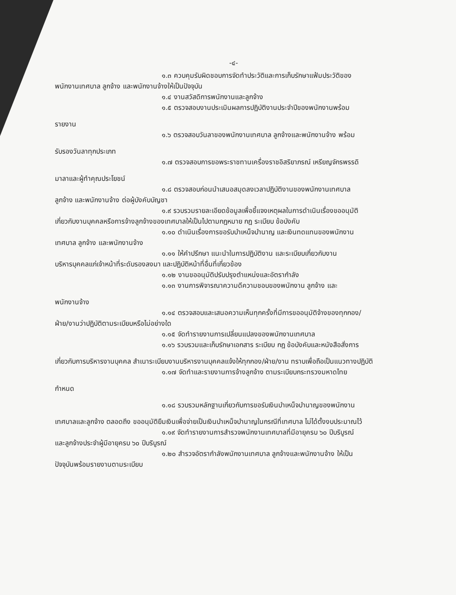-๔-
๑.๓ ควบคุมรับผิดชอบการจัดทำประวัติและการเก็บรักษาแฟ้มประวัติของ
พนักงานเทศบาล ลูกจ้าง และพนักงานจ้างให้เป็นปัจจุบัน
๑.๔ งานสวัสดิการพนักงานและลูกจ้าง
๑.๕ ตรวจสอบงานประเมินผลการปฏิบัติงานประจำปีของพนักงานพร้อม
รายงาน
๑.๖ ตรวจสอบวันลาของพนักงานเทศบาล ลูกจ้างและพนักงานจ้าง พร้อม
รับรองวันลาทุกประเภท
๑.๗ ตรวจสอบการขอพระราชทานเครื่องราชอิสริยาภรณ์ เหรียญจักรพรรดิ
มาลาและผู้ทำคุณประโยชน์
๑.๘ ตรวจสอบก่อนนำเสนอสมุดลงเวลาปฏิบัติงานของพนักงานเทศบาล
ลูกจ้าง และพนักงานจ้าง ต่อผู้บังคับบัญชา
๑.๙ รวบรวมรายละเอียดข้อมูลเพื่อชี้แจงเหตุผลในการดำเนินเรื่องขออนุมัติ
เกี่ยวกับงานบุคคลหรือการจ้างลูกจ้างของเทศบาลให้เป็นไปตามกฎหมาย กฎ ระเบียบ ข้อบังคับ
๑.๑๐ ดำเนินเรื่องการขอรับบำเหน็จบำนาญ และเงินทดแทนของพนักงาน
เทศบาล ลูกจ้าง และพนักงานจ้าง
๑.๑๑ ให้คำปรึกษา แนะนำในการปฏิบัติงาน และระเบียบเกี่ยวกับงาน
บริหารบุคคลแก่เจ้าหน้าที่ระดับรองลงมา และปฏิบัติหน้าที่อื่นที่เกี่ยวข้อง
๑.๑๒ งานขออนุมัติปรับปรุงตำแหน่งและอัตรากำลัง
๑.๑๓ งานการพิจารณาความดีความชอบของพนักงาน ลูกจ้าง และ
พนักงานจ้าง
๑.๑๔ ตรวจสอบและเสนอความเห็นทุกครั้งที่มีการขออนุมัติจ้างของทุกกอง/
ฝ่าย/งานว่าปฏิบัติตามระเบียบหรือไม่อย่างใด
๑.๑๕ จัดทำรายงานการเปลี่ยนแปลงของพนักงานเทศบาล
๑.๑๖ รวบรวมและเก็บรักษาเอกสาร ระเบียบ กฎ ข้อบังคับและหนังสือสั่งการ
เกี่ยวกับการบริหารงานบุคคล สำเนาระเบียบงานบริหารงานบุคคลแจ้งให้ทุกกอง/ฝ่าย/งาน ทราบเพื่อถือเป็นแนวทางปฏิบัติ
๑.๑๗ จัดทำและรายงานการจ้างลูกจ้าง ตามระเบียบกระทรวงมหาดไทย
กำหนด
๑.๑๘ รวบรวมหลักฐานเกี่ยวกับการขอรับเงินบำเหน็จบำนาญของพนักงาน
เทศบาลและลูกจ้าง ตลอดถึง ขออนุมัติยืมเงินเพื่อจ่ายเป็นเงินบำเหน็จบำนาญในกรณีที่เทศบาล ไม่ได้ตั้งงบประมาณไว้
๑.๑๙ จัดทำรายงานการสำรวจพนักงานเทศบาลที่มีอายุครบ ๖๐ ปีบริบูรณ์
และลูกจ้างประจำผู้มีอายุครบ ๖๐ ปีบริบูรณ์
๑.๒๐ สำรวจอัตรากำลังพนักงานเทศบาล ลูกจ้างและพนักงานจ้าง ให้เป็น
ปัจจุบันพร้อมรายงานตามระเบียบ